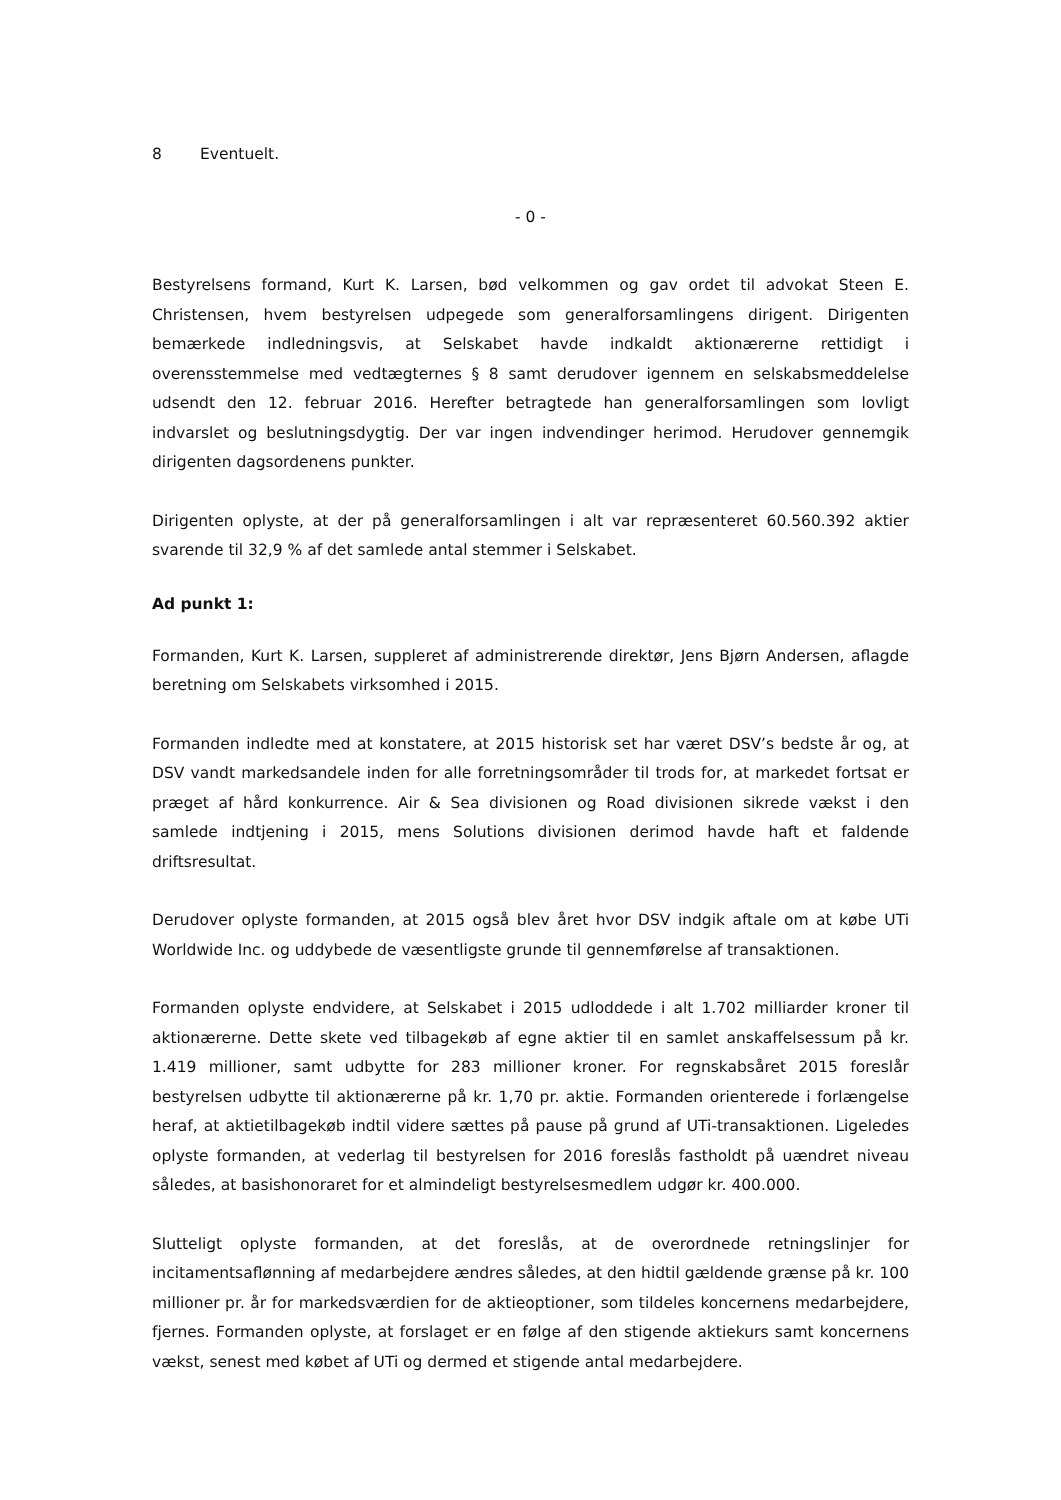8 Eventuelt.
- 0 -
Bestyrelsens formand, Kurt K. Larsen, bød velkommen og gav ordet til advokat Steen E. Christensen, hvem bestyrelsen udpegede som generalforsamlingens dirigent. Dirigenten bemærkede indledningsvis, at Selskabet havde indkaldt aktionærerne rettidigt i overensstemmelse med vedtægternes § 8 samt derudover igennem en selskabsmeddelelse udsendt den 12. februar 2016. Herefter betragtede han generalforsamlingen som lovligt indvarslet og beslutningsdygtig. Der var ingen indvendinger herimod. Herudover gennemgik dirigenten dagsordenens punkter.
Dirigenten oplyste, at der på generalforsamlingen i alt var repræsenteret 60.560.392 aktier svarende til 32,9 % af det samlede antal stemmer i Selskabet.
Ad punkt 1:
Formanden, Kurt K. Larsen, suppleret af administrerende direktør, Jens Bjørn Andersen, aflagde beretning om Selskabets virksomhed i 2015.
Formanden indledte med at konstatere, at 2015 historisk set har været DSV’s bedste år og, at DSV vandt markedsandele inden for alle forretningsområder til trods for, at markedet fortsat er præget af hård konkurrence. Air & Sea divisionen og Road divisionen sikrede vækst i den samlede indtjening i 2015, mens Solutions divisionen derimod havde haft et faldende driftsresultat.
Derudover oplyste formanden, at 2015 også blev året hvor DSV indgik aftale om at købe UTi Worldwide Inc. og uddybede de væsentligste grunde til gennemførelse af transaktionen.
Formanden oplyste endvidere, at Selskabet i 2015 udloddede i alt 1.702 milliarder kroner til aktionærerne. Dette skete ved tilbagekøb af egne aktier til en samlet anskaffelsessum på kr. 1.419 millioner, samt udbytte for 283 millioner kroner. For regnskabsåret 2015 foreslår bestyrelsen udbytte til aktionærerne på kr. 1,70 pr. aktie. Formanden orienterede i forlængelse heraf, at aktietilbagekøb indtil videre sættes på pause på grund af UTi-transaktionen. Ligeledes oplyste formanden, at vederlag til bestyrelsen for 2016 foreslås fastholdt på uændret niveau således, at basishonoraret for et almindeligt bestyrelsesmedlem udgør kr. 400.000.
Slutteligt oplyste formanden, at det foreslås, at de overordnede retningslinjer for incitamentsaflønning af medarbejdere ændres således, at den hidtil gældende grænse på kr. 100 millioner pr. år for markedsværdien for de aktieoptioner, som tildeles koncernens medarbejdere, fjernes. Formanden oplyste, at forslaget er en følge af den stigende aktiekurs samt koncernens vækst, senest med købet af UTi og dermed et stigende antal medarbejdere.